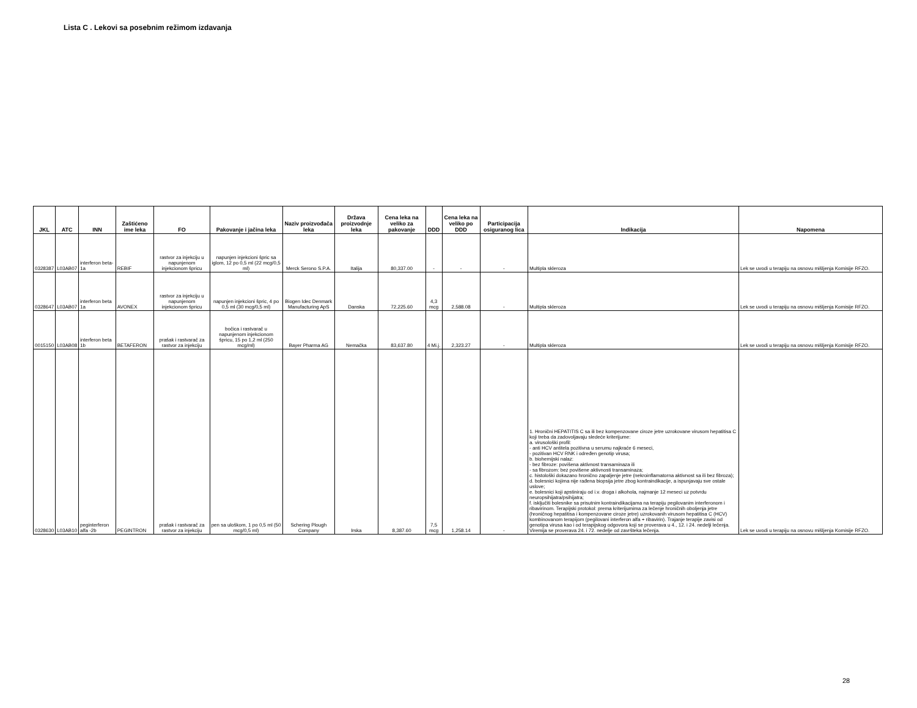Lista C . Lekovi sa posebnim režimom izdavanja
| JKL | ATC | INN | Zaštićeno ime leka | FO | Pakovanje i jačina leka | Naziv proizvođača leka | Država proizvodnje leka | Cena leka na veliko za pakovanje | DDD | Cena leka na veliko po DDD | Participacija osiguranog lica | Indikacija | Napomena |
| --- | --- | --- | --- | --- | --- | --- | --- | --- | --- | --- | --- | --- | --- |
| 0328387 | L03AB07 | interferon beta-1a | REBIF | rastvor za injekciju u napunjenom injekcionom špricu | napunjen injekcioni špric sa iglom, 12 po 0,5 ml (22 mcg/0,5 ml) | Merck Serono S.P.A. | Italija | 80,337.00 | - | - | - | Multipla skleroza | Lek se uvodi u terapiju na osnovu mišljenja Komisije RFZO. |
| 0328647 | L03AB07 | interferon beta 1a | AVONEX | rastvor za injekciju u napunjenom injekcionom špricu | napunjen injekcioni špric, 4 po 0,5 ml (30 mcg/0,5 ml) | Biogen Idec Denmark Manufacturing ApS | Danska | 72,225.60 | 4,3 mcg | 2,588.08 | - | Multipla skleroza | Lek se uvodi u terapiju na osnovu mišljenja Komisije RFZO. |
| 0015150 | L03AB08 | interferon beta 1b | BETAFERON | prašak i rastvarač za rastvor za injekciju | bočica i rastvarač u napunjenom injekcionom špricu, 15 po 1,2 ml (250 mcg/ml) | Bayer Pharma AG | Nemačka | 83,637.80 | 4 Mi.j. | 2,323.27 | - | Multipla skleroza | Lek se uvodi u terapiju na osnovu mišljenja Komisije RFZO. |
| 0328630 | L03AB10 | peginterferon alfa -2b | PEGINTRON | prašak i rastvarač za rastvor za injekciju | pen sa uloškom, 1 po 0,5 ml (50 mcg/0,5 ml) | Schering Plough Company | Irska | 8,387.60 | 7,5 mcg | 1,258.14 | - | 1. Hronični HEPATITIS C sa ili bez kompenzovane ciroze jetre uzrokovane virusom hepatitisa C koji treba da zadovoljavaju sledeće kriterijume: a. virusološki profil: - anti HCV antitela pozitivna u serumu najkraće 6 meseci, - pozitivan HCV RNK i određen genotip virusa; b. biohemijski nalaz: - bez fibroze: povišena aktivnost transaminaza ili - sa fibrozom: bez povišene aktivnosti transaminaza; c. histološki dokazano hronično zapaljenje jetre (nekroinflamatorna aktivnost sa ili bez fibroza); d. bolesnici kojima nije rađena biopsija jetre zbog kontraindikacije, a ispunjavaju sve ostale uslove; e. bolesnici koji apstiniraju od i.v. droga i alkohola, najmanje 12 meseci uz potvrdu neuropsihijatra/psihijatra; f. isključiti bolesnike sa prisutnim kontraindikacijama na terapiju pegilovanim interferonom i ribavirinom. Terapijski protokol: prema kriterijumima za lečenje hroničnih oboljenja jetre (hroničnog hepatitisa i kompenzovane ciroze jetre) uzrokovanih virusom hepatitisa C (HCV) kombinovanom terapijom (pegilovani interferon alfa + ribavirin). Trajanje terapije zavisi od genotipa virusa kao i od terapijskog odgovora koji se proverava u 4., 12. i 24. nedelji lečenja. Viremija se proverava 24. i 72. nedelje od završteka lečenja. | Lek se uvodi u terapiju na osnovu mišljenja Komisije RFZO. |
28